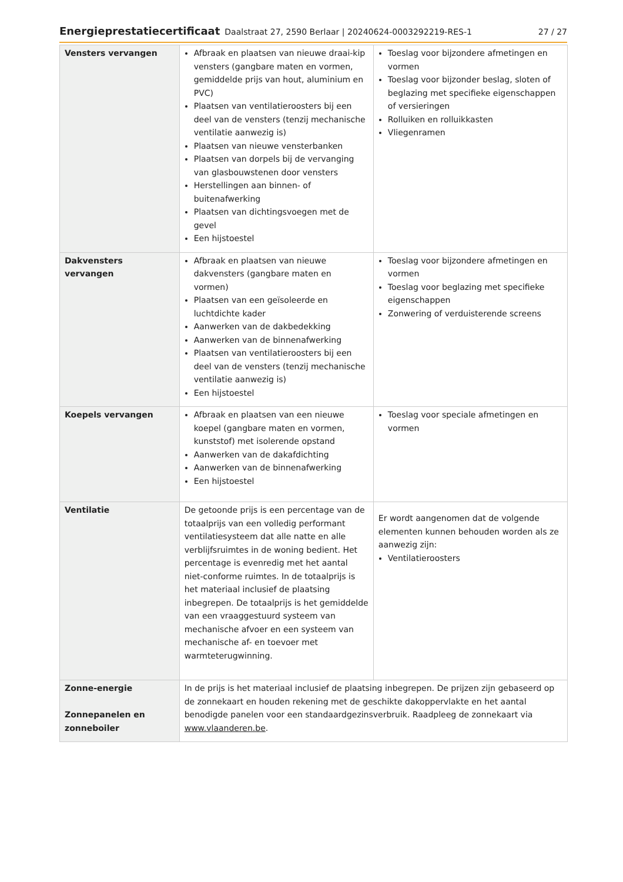Energieprestatiecertificaat Daalstraat 27, 2590 Berlaar | 20240624-0003292219-RES-1 27 / 27
| Vensters vervangen | Afbraak en plaatsen van nieuwe draai-kip vensters (gangbare maten en vormen, gemiddelde prijs van hout, aluminium en PVC) Plaatsen van ventilatieroosters bij een deel van de vensters (tenzij mechanische ventilatie aanwezig is) Plaatsen van nieuwe vensterbanken Plaatsen van dorpels bij de vervanging van glasbouwstenen door vensters Herstellingen aan binnen- of buitenafwerking Plaatsen van dichtingsvoegen met de gevel Een hijstoestel | Toeslag voor bijzondere afmetingen en vormen Toeslag voor bijzonder beslag, sloten of beglazing met specifieke eigenschappen of versieringen Rolluiken en rolluikkasten Vliegenramen |
| Dakvensters vervangen | Afbraak en plaatsen van nieuwe dakvensters (gangbare maten en vormen) Plaatsen van een geïsoleerde en luchtdichte kader Aanwerken van de dakbedekking Aanwerken van de binnenafwerking Plaatsen van ventilatieroosters bij een deel van de vensters (tenzij mechanische ventilatie aanwezig is) Een hijstoestel | Toeslag voor bijzondere afmetingen en vormen Toeslag voor beglazing met specifieke eigenschappen Zonwering of verduisterende screens |
| Koepels vervangen | Afbraak en plaatsen van een nieuwe koepel (gangbare maten en vormen, kunststof) met isolerende opstand Aanwerken van de dakafdichting Aanwerken van de binnenafwerking Een hijstoestel | Toeslag voor speciale afmetingen en vormen |
| Ventilatie | De getoonde prijs is een percentage van de totaalprijs van een volledig performant ventilatiesysteem dat alle natte en alle verblijfsruimtes in de woning bedient. Het percentage is evenredig met het aantal niet-conforme ruimtes. In de totaalprijs is het materiaal inclusief de plaatsing inbegrepen. De totaalprijs is het gemiddelde van een vraaggestuurd systeem van mechanische afvoer en een systeem van mechanische af- en toevoer met warmteterugwinning. | Er wordt aangenomen dat de volgende elementen kunnen behouden worden als ze aanwezig zijn: Ventilatieroosters |
| Zonne-energie Zonnepanelen en zonneboiler | In de prijs is het materiaal inclusief de plaatsing inbegrepen. De prijzen zijn gebaseerd op de zonnekaart en houden rekening met de geschikte dakoppervlakte en het aantal benodigde panelen voor een standaardgezinsverbruik. Raadpleeg de zonnekaart via www.vlaanderen.be . | |